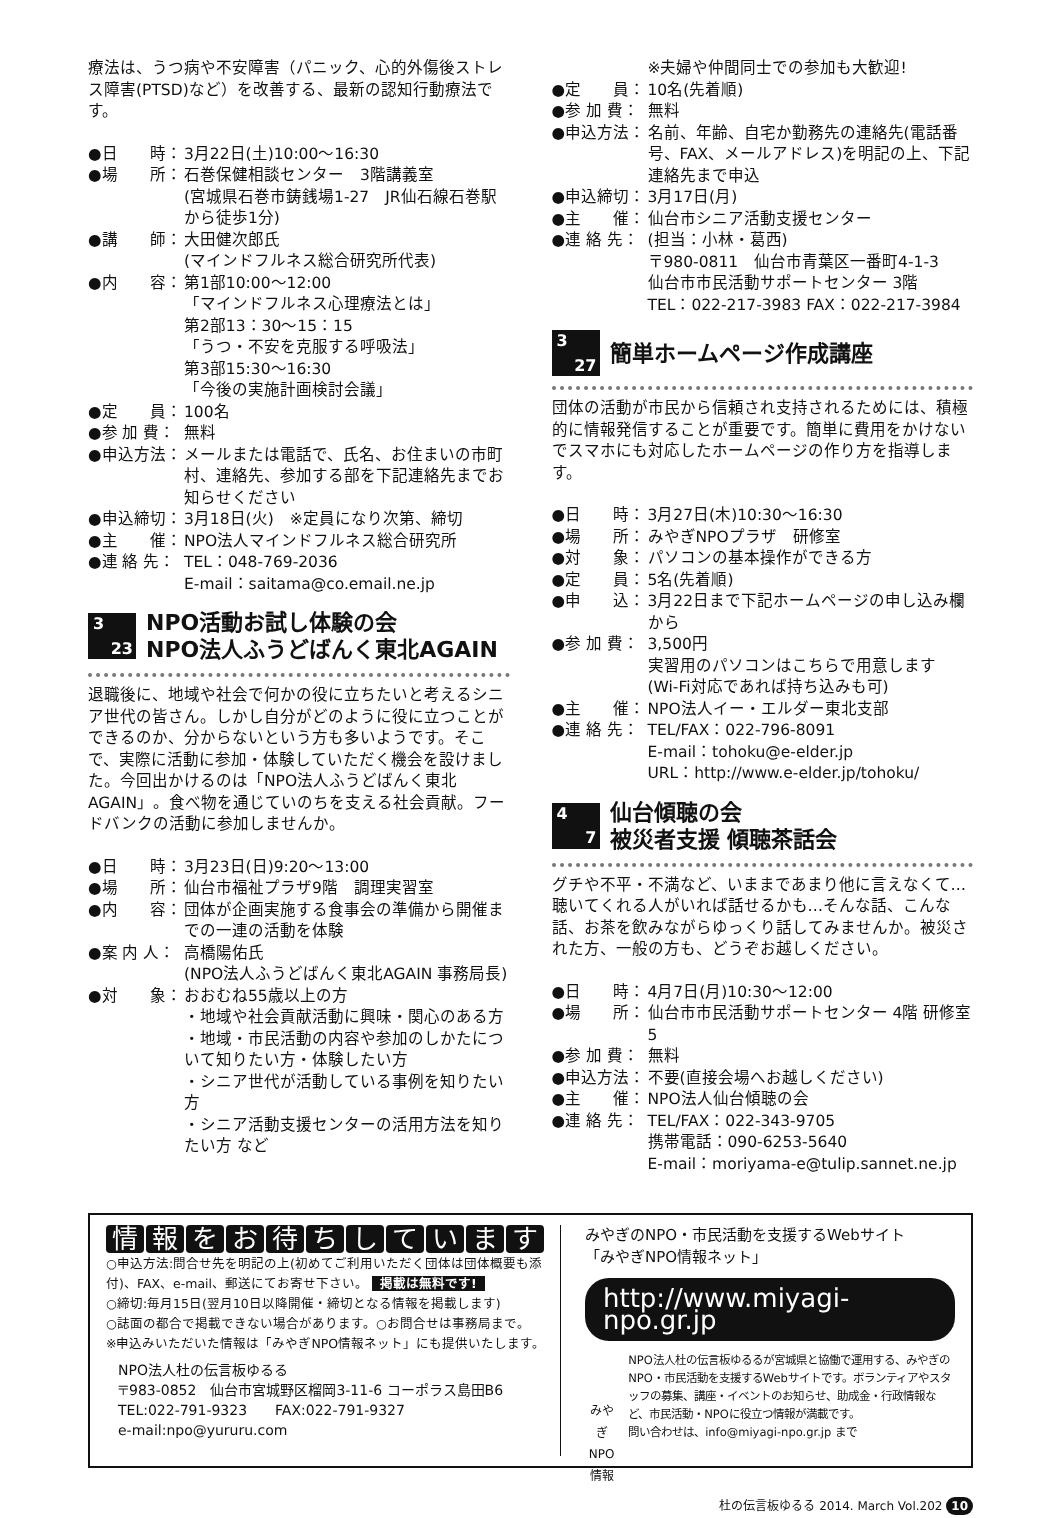療法は、うつ病や不安障害（パニック、心的外傷後ストレス障害(PTSD)など）を改善する、最新の認知行動療法です。
●日　　時： 3月22日(土)10:00〜16:30
●場　　所： 石巻保健相談センター　3階講義室
(宮城県石巻市鋳銭場1-27　JR仙石線石巻駅から徒歩1分)
●講　　師： 大田健次郎氏
(マインドフルネス総合研究所代表)
●内　　容： 第1部10:00〜12:00
「マインドフルネス心理療法とは」
第2部13：30〜15：15
「うつ・不安を克服する呼吸法」
第3部15:30〜16:30
「今後の実施計画検討会議」
●定　　員： 100名
●参 加 費： 無料
●申込方法： メールまたは電話で、氏名、お住まいの市町村、連絡先、参加する部を下記連絡先までお知らせください
●申込締切： 3月18日(火)　※定員になり次第、締切
●主　　催： NPO法人マインドフルネス総合研究所
●連 絡 先： TEL：048-769-2036
E-mail：saitama@co.email.ne.jp
3
23
NPO活動お試し体験の会
NPO法人ふうどばんく東北AGAIN
退職後に、地域や社会で何かの役に立ちたいと考えるシニア世代の皆さん。しかし自分がどのように役に立つことができるのか、分からないという方も多いようです。そこで、実際に活動に参加・体験していただく機会を設けました。今回出かけるのは「NPO法人ふうどばんく東北AGAIN」。食べ物を通じていのちを支える社会貢献。フードバンクの活動に参加しませんか。
●日　　時： 3月23日(日)9:20〜13:00
●場　　所： 仙台市福祉プラザ9階　調理実習室
●内　　容： 団体が企画実施する食事会の準備から開催までの一連の活動を体験
●案 内 人： 高橋陽佑氏
(NPO法人ふうどばんく東北AGAIN 事務局長)
●対　　象： おおむね55歳以上の方
・地域や社会貢献活動に興味・関心のある方
・地域・市民活動の内容や参加のしかたについて知りたい方・体験したい方
・シニア世代が活動している事例を知りたい方
・シニア活動支援センターの活用方法を知りたい方 など
※夫婦や仲間同士での参加も大歓迎!
●定　　員： 10名(先着順)
●参 加 費： 無料
●申込方法： 名前、年齢、自宅か勤務先の連絡先(電話番号、FAX、メールアドレス)を明記の上、下記連絡先まで申込
●申込締切： 3月17日(月)
●主　　催： 仙台市シニア活動支援センター
●連 絡 先： (担当：小林・葛西)
〒980-0811　仙台市青葉区一番町4-1-3
仙台市市民活動サポートセンター 3階
TEL：022-217-3983 FAX：022-217-3984
3
27
簡単ホームページ作成講座
団体の活動が市民から信頼され支持されるためには、積極的に情報発信することが重要です。簡単に費用をかけないでスマホにも対応したホームページの作り方を指導します。
●日　　時： 3月27日(木)10:30〜16:30
●場　　所： みやぎNPOプラザ　研修室
●対　　象： パソコンの基本操作ができる方
●定　　員： 5名(先着順)
●申　　込： 3月22日まで下記ホームページの申し込み欄から
●参 加 費： 3,500円
実習用のパソコンはこちらで用意します
(Wi-Fi対応であれば持ち込みも可)
●主　　催： NPO法人イー・エルダー東北支部
●連 絡 先： TEL/FAX：022-796-8091
E-mail：tohoku@e-elder.jp
URL：http://www.e-elder.jp/tohoku/
4
7
仙台傾聴の会
被災者支援 傾聴茶話会
グチや不平・不満など、いままであまり他に言えなくて…聴いてくれる人がいれば話せるかも…そんな話、こんな話、お茶を飲みながらゆっくり話してみませんか。被災された方、一般の方も、どうぞお越しください。
●日　　時： 4月7日(月)10:30〜12:00
●場　　所： 仙台市市民活動サポートセンター 4階 研修室5
●参 加 費： 無料
●申込方法： 不要(直接会場へお越しください)
●主　　催： NPO法人仙台傾聴の会
●連 絡 先： TEL/FAX：022-343-9705
携帯電話：090-6253-5640
E-mail：moriyama-e@tulip.sannet.ne.jp
情報をお待ちしています
○申込方法:問合せ先を明記の上(初めてご利用いただく団体は団体概要も添付)、FAX、e-mail、郵送にてお寄せ下さい。 掲載は無料です!
○締切:毎月15日(翌月10日以降開催・締切となる情報を掲載します)
○誌面の都合で掲載できない場合があります。○お問合せは事務局まで。
※申込みいただいた情報は「みやぎNPO情報ネット」にも提供いたします。
NPO法人杜の伝言板ゆるる
〒983-0852　仙台市宮城野区榴岡3-11-6 コーポラス島田B6
TEL:022-791-9323　　FAX:022-791-9327
e-mail:npo@yururu.com
みやぎのNPO・市民活動を支援するWebサイト
「みやぎNPO情報ネット」
http://www.miyagi-npo.gr.jp
みやぎ NPO情報
NPO法人杜の伝言板ゆるるが宮城県と協働で運用する、みやぎのNPO・市民活動を支援するWebサイトです。ボランティアやスタッフの募集、講座・イベントのお知らせ、助成金・行政情報など、市民活動・NPOに役立つ情報が満載です。
問い合わせは、info@miyagi-npo.gr.jp まで
杜の伝言板ゆるる 2014. March Vol.202 10